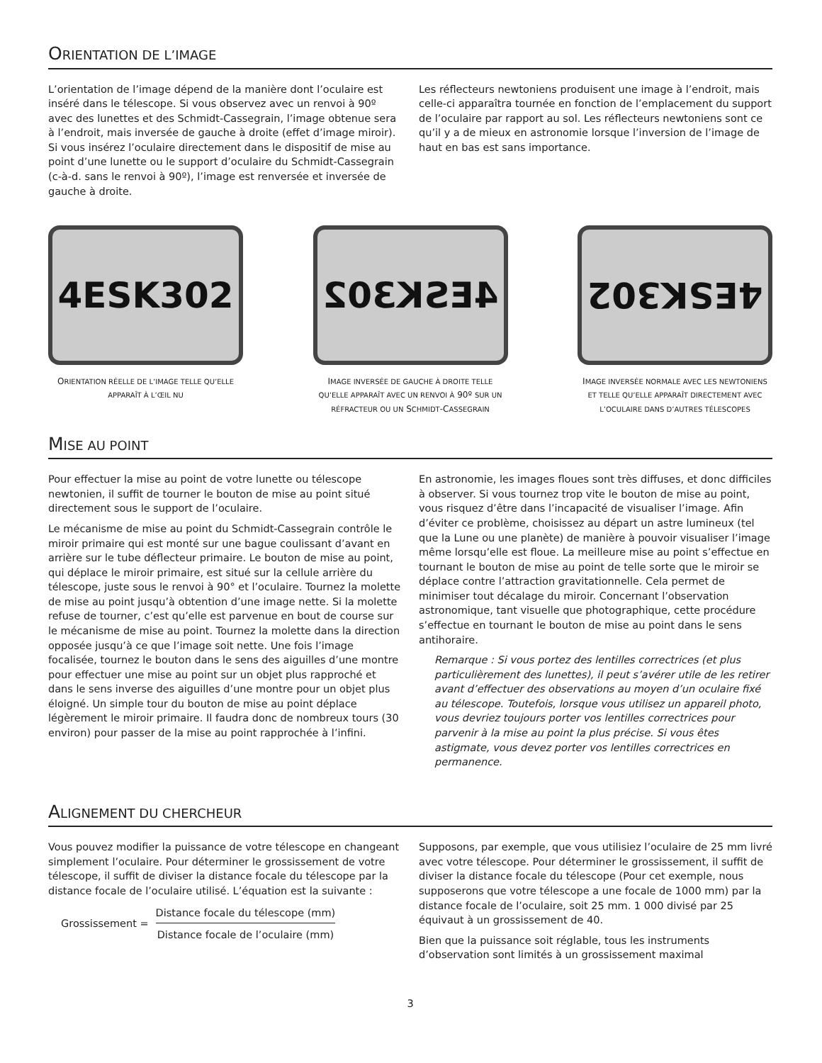ORIENTATION DE L’IMAGE
L’orientation de l’image dépend de la manière dont l’oculaire est inséré dans le télescope. Si vous observez avec un renvoi à 90º avec des lunettes et des Schmidt-Cassegrain, l’image obtenue sera à l’endroit, mais inversée de gauche à droite (effet d’image miroir). Si vous insérez l’oculaire directement dans le dispositif de mise au point d’une lunette ou le support d’oculaire du Schmidt-Cassegrain (c-à-d. sans le renvoi à 90º), l’image est renversée et inversée de gauche à droite.
Les réflecteurs newtoniens produisent une image à l’endroit, mais celle-ci apparaîtra tournée en fonction de l’emplacement du support de l’oculaire par rapport au sol. Les réflecteurs newtoniens sont ce qu’il y a de mieux en astronomie lorsque l’inversion de l’image de haut en bas est sans importance.
4ESK302
ORIENTATION RÉELLE DE L’IMAGE TELLE QU’ELLE APPARAÎT À L’ŒIL NU
4ESK302
IMAGE INVERSÉE DE GAUCHE À DROITE TELLE QU’ELLE APPARAÎT AVEC UN RENVOI À 90º SUR UN RÉFRACTEUR OU UN SCHMIDT-CASSEGRAIN
4ESK302
IMAGE INVERSÉE NORMALE AVEC LES NEWTONIENS ET TELLE QU’ELLE APPARAÎT DIRECTEMENT AVEC L’OCULAIRE DANS D’AUTRES TÉLESCOPES
MISE AU POINT
Pour effectuer la mise au point de votre lunette ou télescope newtonien, il suffit de tourner le bouton de mise au point situé directement sous le support de l’oculaire.
Le mécanisme de mise au point du Schmidt-Cassegrain contrôle le miroir primaire qui est monté sur une bague coulissant d’avant en arrière sur le tube déflecteur primaire. Le bouton de mise au point, qui déplace le miroir primaire, est situé sur la cellule arrière du télescope, juste sous le renvoi à 90° et l’oculaire. Tournez la molette de mise au point jusqu’à obtention d’une image nette. Si la molette refuse de tourner, c’est qu’elle est parvenue en bout de course sur le mécanisme de mise au point. Tournez la molette dans la direction opposée jusqu’à ce que l’image soit nette. Une fois l’image focalisée, tournez le bouton dans le sens des aiguilles d’une montre pour effectuer une mise au point sur un objet plus rapproché et dans le sens inverse des aiguilles d’une montre pour un objet plus éloigné. Un simple tour du bouton de mise au point déplace légèrement le miroir primaire. Il faudra donc de nombreux tours (30 environ) pour passer de la mise au point rapprochée à l’infini.
En astronomie, les images floues sont très diffuses, et donc difficiles à observer. Si vous tournez trop vite le bouton de mise au point, vous risquez d’être dans l’incapacité de visualiser l’image. Afin d’éviter ce problème, choisissez au départ un astre lumineux (tel que la Lune ou une planète) de manière à pouvoir visualiser l’image même lorsqu’elle est floue. La meilleure mise au point s’effectue en tournant le bouton de mise au point de telle sorte que le miroir se déplace contre l’attraction gravitationnelle. Cela permet de minimiser tout décalage du miroir. Concernant l’observation astronomique, tant visuelle que photographique, cette procédure s’effectue en tournant le bouton de mise au point dans le sens antihoraire.
Remarque : Si vous portez des lentilles correctrices (et plus particulièrement des lunettes), il peut s’avérer utile de les retirer avant d’effectuer des observations au moyen d’un oculaire fixé au télescope. Toutefois, lorsque vous utilisez un appareil photo, vous devriez toujours porter vos lentilles correctrices pour parvenir à la mise au point la plus précise. Si vous êtes astigmate, vous devez porter vos lentilles correctrices en permanence.
ALIGNEMENT DU CHERCHEUR
Vous pouvez modifier la puissance de votre télescope en changeant simplement l’oculaire. Pour déterminer le grossissement de votre télescope, il suffit de diviser la distance focale du télescope par la distance focale de l’oculaire utilisé. L’équation est la suivante :
Grossissement =
Distance focale du télescope (mm)
Distance focale de l’oculaire (mm)
Supposons, par exemple, que vous utilisiez l’oculaire de 25 mm livré avec votre télescope. Pour déterminer le grossissement, il suffit de diviser la distance focale du télescope (Pour cet exemple, nous supposerons que votre télescope a une focale de 1000 mm) par la distance focale de l’oculaire, soit 25 mm. 1 000 divisé par 25 équivaut à un grossissement de 40.
Bien que la puissance soit réglable, tous les instruments d’observation sont limités à un grossissement maximal
3